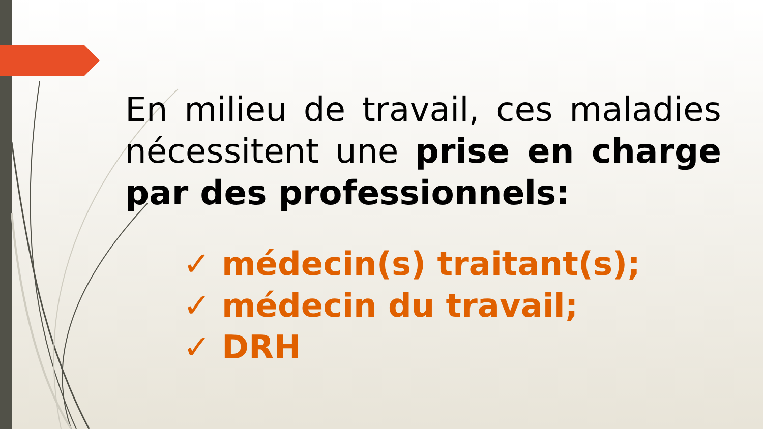En milieu de travail, ces maladies nécessitent une prise en charge par des professionnels:
✓ médecin(s) traitant(s);
✓ médecin du travail;
✓ DRH